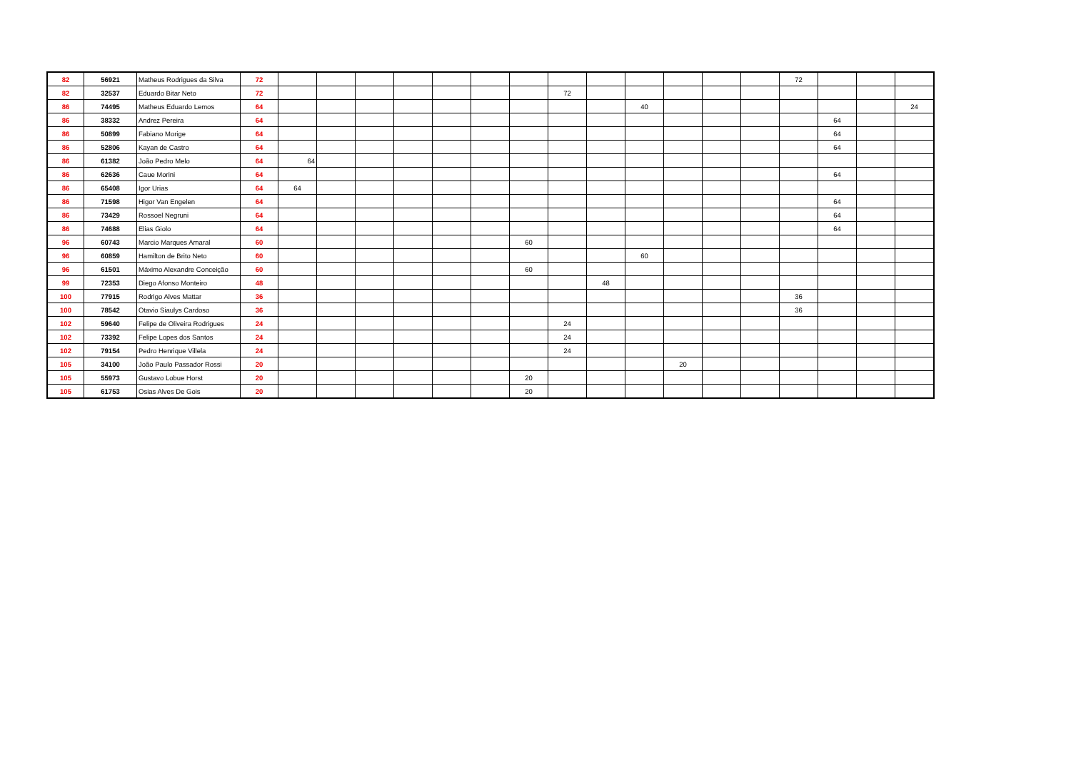| 82 | 56921 | Matheus Rodrigues da Silva | 72 | | | | | | | | | | | | | | 72 | | | |
| 82 | 32537 | Eduardo Bitar Neto | 72 | | | | | | | | 72 | | | | | | | | | |
| 86 | 74495 | Matheus Eduardo Lemos | 64 | | | | | | | | | | 40 | | | | | | | 24 |
| 86 | 38332 | Andrez Pereira | 64 | | | | | | | | | | | | | | | 64 | | |
| 86 | 50899 | Fabiano Morige | 64 | | | | | | | | | | | | | | | 64 | | |
| 86 | 52806 | Kayan de Castro | 64 | | | | | | | | | | | | | | | 64 | | |
| 86 | 61382 | João Pedro Melo | 64 | 64 | | | | | | | | | | | | | | | | |
| 86 | 62636 | Caue Morini | 64 | | | | | | | | | | | | | | | 64 | | |
| 86 | 65408 | Igor Urias | 64 | 64 | | | | | | | | | | | | | | | | |
| 86 | 71598 | Higor Van Engelen | 64 | | | | | | | | | | | | | | | 64 | | |
| 86 | 73429 | Rossoel Negruni | 64 | | | | | | | | | | | | | | | 64 | | |
| 86 | 74688 | Elias Giolo | 64 | | | | | | | | | | | | | | | 64 | | |
| 96 | 60743 | Marcio Marques Amaral | 60 | | | | | | | 60 | | | | | | | | | | |
| 96 | 60859 | Hamilton de Brito Neto | 60 | | | | | | | | | | 60 | | | | | | | |
| 96 | 61501 | Máximo Alexandre Conceição | 60 | | | | | | | 60 | | | | | | | | | | |
| 99 | 72353 | Diego Afonso Monteiro | 48 | | | | | | | | | 48 | | | | | | | | |
| 100 | 77915 | Rodrigo Alves Mattar | 36 | | | | | | | | | | | | | | 36 | | | |
| 100 | 78542 | Otavio Siaulys Cardoso | 36 | | | | | | | | | | | | | | 36 | | | |
| 102 | 59640 | Felipe de Oliveira Rodrigues | 24 | | | | | | | | 24 | | | | | | | | | |
| 102 | 73392 | Felipe Lopes dos Santos | 24 | | | | | | | | 24 | | | | | | | | | |
| 102 | 79154 | Pedro Henrique Villela | 24 | | | | | | | | 24 | | | | | | | | | |
| 105 | 34100 | João Paulo Passador Rossi | 20 | | | | | | | | | | | 20 | | | | | | |
| 105 | 55973 | Gustavo Lobue Horst | 20 | | | | | | | 20 | | | | | | | | | | |
| 105 | 61753 | Osias Alves De Gois | 20 | | | | | | | 20 | | | | | | | | | | |